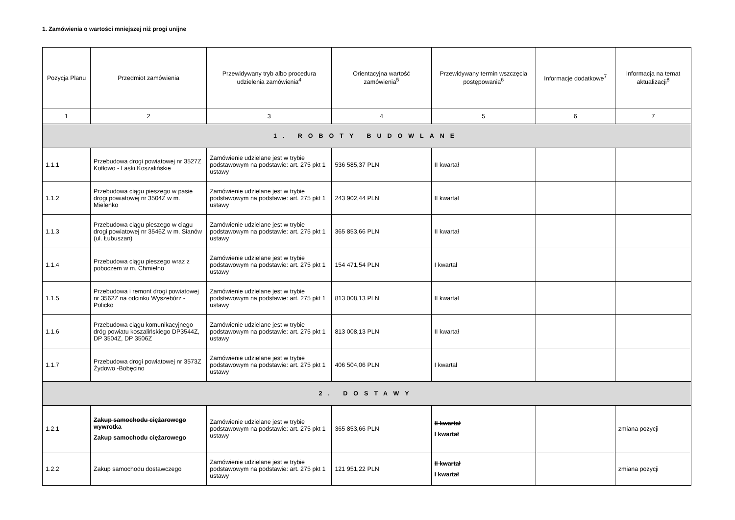1. Zamówienia o wartości mniejszej niż progi unijne
| Pozycja Planu | Przedmiot zamówienia | Przewidywany tryb albo procedura udzielenia zamówienia<sup>4</sup> | Orientacyjna wartość zamówienia<sup>5</sup> | Przewidywany termin wszczęcia postępowania<sup>6</sup> | Informacje dodatkowe<sup>7</sup> | Informacja na temat aktualizacji<sup>8</sup> |
| --- | --- | --- | --- | --- | --- | --- |
| 1 | 2 | 3 | 4 | 5 | 6 | 7 |
| 1. ROBOTY BUDOWLANE | | | | | | |
| 1.1.1 | Przebudowa drogi powiatowej nr 3527Z Kotłowo - Laski Koszalińskie | Zamówienie udzielane jest w trybie podstawowym na podstawie: art. 275 pkt 1 ustawy | 536 585,37 PLN | II kwartał | | |
| 1.1.2 | Przebudowa ciągu pieszego w pasie drogi powiatowej nr 3504Z w m. Mielenko | Zamówienie udzielane jest w trybie podstawowym na podstawie: art. 275 pkt 1 ustawy | 243 902,44 PLN | II kwartał | | |
| 1.1.3 | Przebudowa ciągu pieszego w ciągu drogi powiatowej nr 3546Z w m. Sianów (ul. Łubuszan) | Zamówienie udzielane jest w trybie podstawowym na podstawie: art. 275 pkt 1 ustawy | 365 853,66 PLN | II kwartał | | |
| 1.1.4 | Przebudowa ciągu pieszego wraz z poboczem w m. Chmielno | Zamówienie udzielane jest w trybie podstawowym na podstawie: art. 275 pkt 1 ustawy | 154 471,54 PLN | I kwartał | | |
| 1.1.5 | Przebudowa i remont drogi powiatowej nr 3562Z na odcinku Wyszebórz - Policko | Zamówienie udzielane jest w trybie podstawowym na podstawie: art. 275 pkt 1 ustawy | 813 008,13 PLN | II kwartał | | |
| 1.1.6 | Przebudowa ciągu komunikacyjnego dróg powiatu koszalińskiego DP3544Z, DP 3504Z, DP 3506Z | Zamówienie udzielane jest w trybie podstawowym na podstawie: art. 275 pkt 1 ustawy | 813 008,13 PLN | II kwartał | | |
| 1.1.7 | Przebudowa drogi powiatowej nr 3573Z Żydowo -Bobęcino | Zamówienie udzielane jest w trybie podstawowym na podstawie: art. 275 pkt 1 ustawy | 406 504,06 PLN | I kwartał | | |
| 2. DOSTAWY | | | | | | |
| 1.2.1 | Zakup samochodu ciężarowego wywrotka Zakup samochodu ciężarowego | Zamówienie udzielane jest w trybie podstawowym na podstawie: art. 275 pkt 1 ustawy | 365 853,66 PLN | II kwartał I kwartał | | zmiana pozycji |
| 1.2.2 | Zakup samochodu dostawczego | Zamówienie udzielane jest w trybie podstawowym na podstawie: art. 275 pkt 1 ustawy | 121 951,22 PLN | II kwartał I kwartał | | zmiana pozycji |